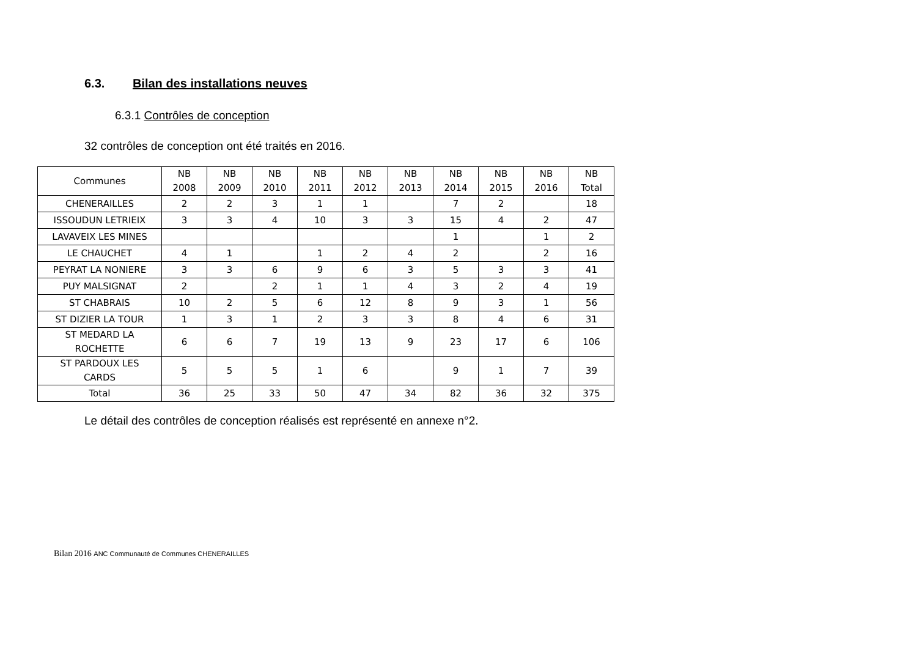6.3. Bilan des installations neuves
6.3.1 Contrôles de conception
32 contrôles de conception ont été traités en 2016.
| Communes | NB 2008 | NB 2009 | NB 2010 | NB 2011 | NB 2012 | NB 2013 | NB 2014 | NB 2015 | NB 2016 | NB Total |
| --- | --- | --- | --- | --- | --- | --- | --- | --- | --- | --- |
| CHENERAILLES | 2 | 2 | 3 | 1 | 1 | | 7 | 2 | | 18 |
| ISSOUDUN LETRIEIX | 3 | 3 | 4 | 10 | 3 | 3 | 15 | 4 | 2 | 47 |
| LAVAVEIX LES MINES | | | | | | | 1 | | 1 | 2 |
| LE CHAUCHET | 4 | 1 | | 1 | 2 | 4 | 2 | | 2 | 16 |
| PEYRAT LA NONIERE | 3 | 3 | 6 | 9 | 6 | 3 | 5 | 3 | 3 | 41 |
| PUY MALSIGNAT | 2 | | 2 | 1 | 1 | 4 | 3 | 2 | 4 | 19 |
| ST CHABRAIS | 10 | 2 | 5 | 6 | 12 | 8 | 9 | 3 | 1 | 56 |
| ST DIZIER LA TOUR | 1 | 3 | 1 | 2 | 3 | 3 | 8 | 4 | 6 | 31 |
| ST MEDARD LA ROCHETTE | 6 | 6 | 7 | 19 | 13 | 9 | 23 | 17 | 6 | 106 |
| ST PARDOUX LES CARDS | 5 | 5 | 5 | 1 | 6 | | 9 | 1 | 7 | 39 |
| Total | 36 | 25 | 33 | 50 | 47 | 34 | 82 | 36 | 32 | 375 |
Le détail des contrôles de conception réalisés est représenté en annexe n°2.
Bilan 2016 ANC Communauté de Communes CHENERAILLES